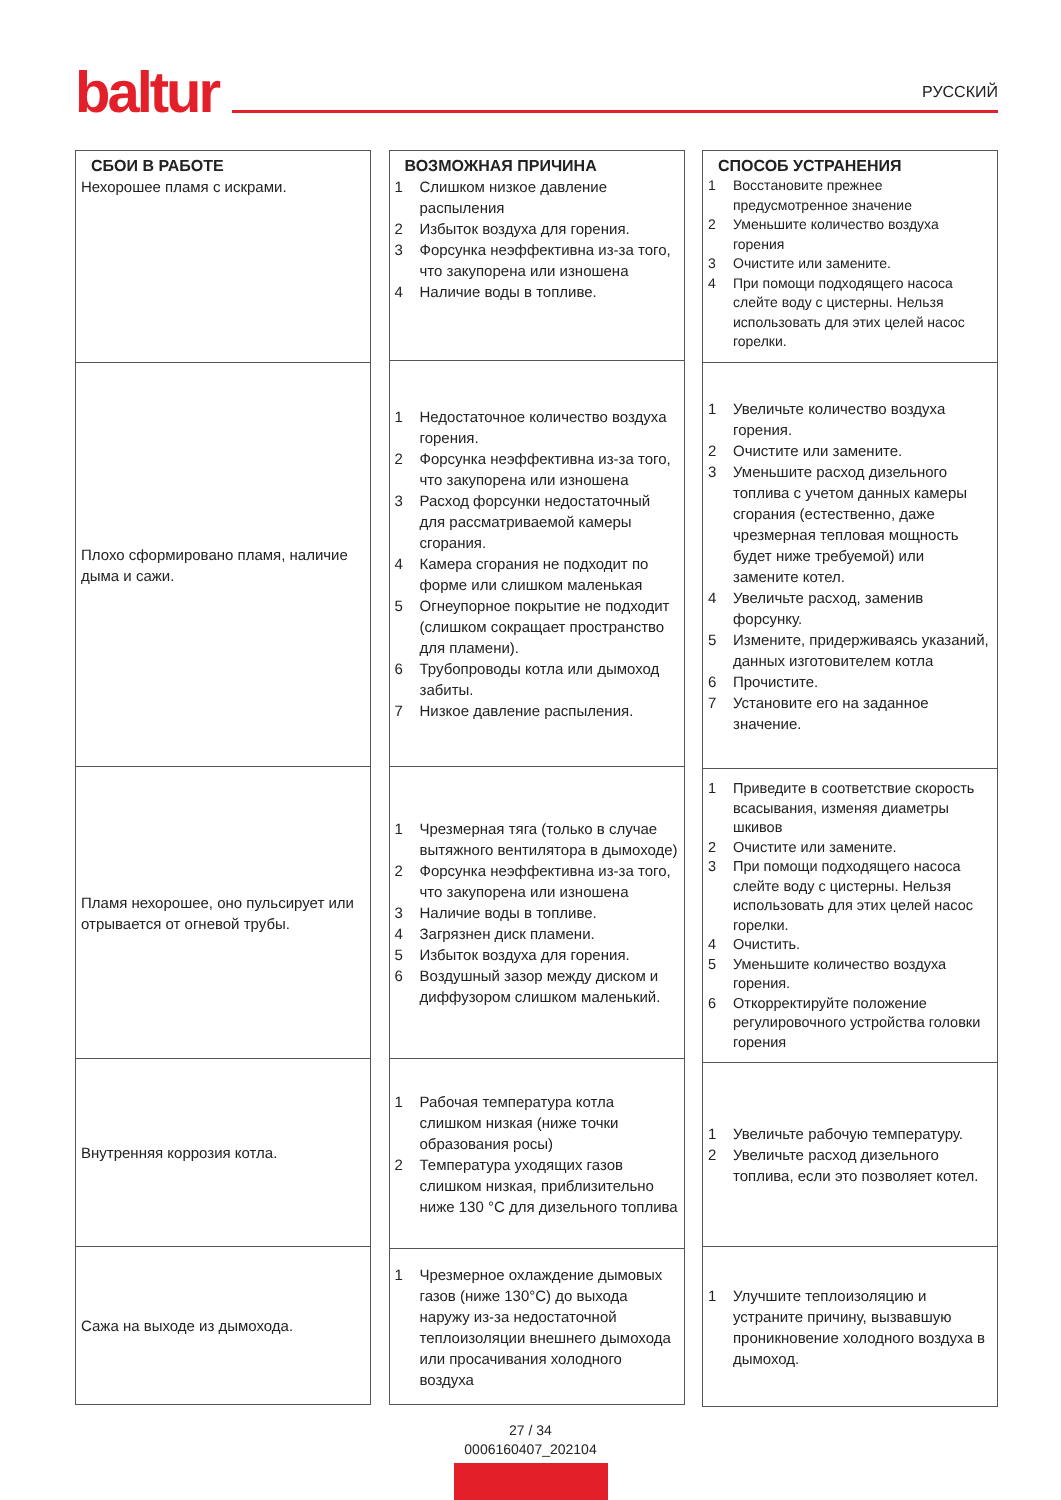baltur РУССКИЙ
СБОИ В РАБОТЕ
Нехорошее пламя с искрами.
Плохо сформировано пламя, наличие дыма и сажи.
Пламя нехорошее, оно пульсирует или отрывается от огневой трубы.
Внутренняя коррозия котла.
Сажа на выходе из дымохода.
ВОЗМОЖНАЯ ПРИЧИНА
1 Слишком низкое давление распыления
2 Избыток воздуха для горения.
3 Форсунка неэффективна из-за того, что закупорена или изношена
4 Наличие воды в топливе.
1 Недостаточное количество воздуха горения.
2 Форсунка неэффективна из-за того, что закупорена или изношена
3 Расход форсунки недостаточный для рассматриваемой камеры сгорания.
4 Камера сгорания не подходит по форме или слишком маленькая
5 Огнеупорное покрытие не подходит (слишком сокращает пространство для пламени).
6 Трубопроводы котла или дымоход забиты.
7 Низкое давление распыления.
1 Чрезмерная тяга (только в случае вытяжного вентилятора в дымоходе)
2 Форсунка неэффективна из-за того, что закупорена или изношена
3 Наличие воды в топливе.
4 Загрязнен диск пламени.
5 Избыток воздуха для горения.
6 Воздушный зазор между диском и диффузором слишком маленький.
1 Рабочая температура котла слишком низкая (ниже точки образования росы)
2 Температура уходящих газов слишком низкая, приблизительно ниже 130 °C для дизельного топлива
1 Чрезмерное охлаждение дымовых газов (ниже 130°C) до выхода наружу из-за недостаточной теплоизоляции внешнего дымохода или просачивания холодного воздуха
СПОСОБ УСТРАНЕНИЯ
1 Восстановите прежнее предусмотренное значение
2 Уменьшите количество воздуха горения
3 Очистите или замените.
4 При помощи подходящего насоса слейте воду с цистерны. Нельзя использовать для этих целей насос горелки.
1 Увеличьте количество воздуха горения.
2 Очистите или замените.
3 Уменьшите расход дизельного топлива с учетом данных камеры сгорания (естественно, даже чрезмерная тепловая мощность будет ниже требуемой) или замените котел.
4 Увеличьте расход, заменив форсунку.
5 Измените, придерживаясь указаний, данных изготовителем котла
6 Прочистите.
7 Установите его на заданное значение.
1 Приведите в соответствие скорость всасывания, изменяя диаметры шкивов
2 Очистите или замените.
3 При помощи подходящего насоса слейте воду с цистерны. Нельзя использовать для этих целей насос горелки.
4 Очистить.
5 Уменьшите количество воздуха горения.
6 Откорректируйте положение регулировочного устройства головки горения
1 Увеличьте рабочую температуру.
2 Увеличьте расход дизельного топлива, если это позволяет котел.
1 Улучшите теплоизоляцию и устраните причину, вызвавшую проникновение холодного воздуха в дымоход.
27 / 34
0006160407_202104